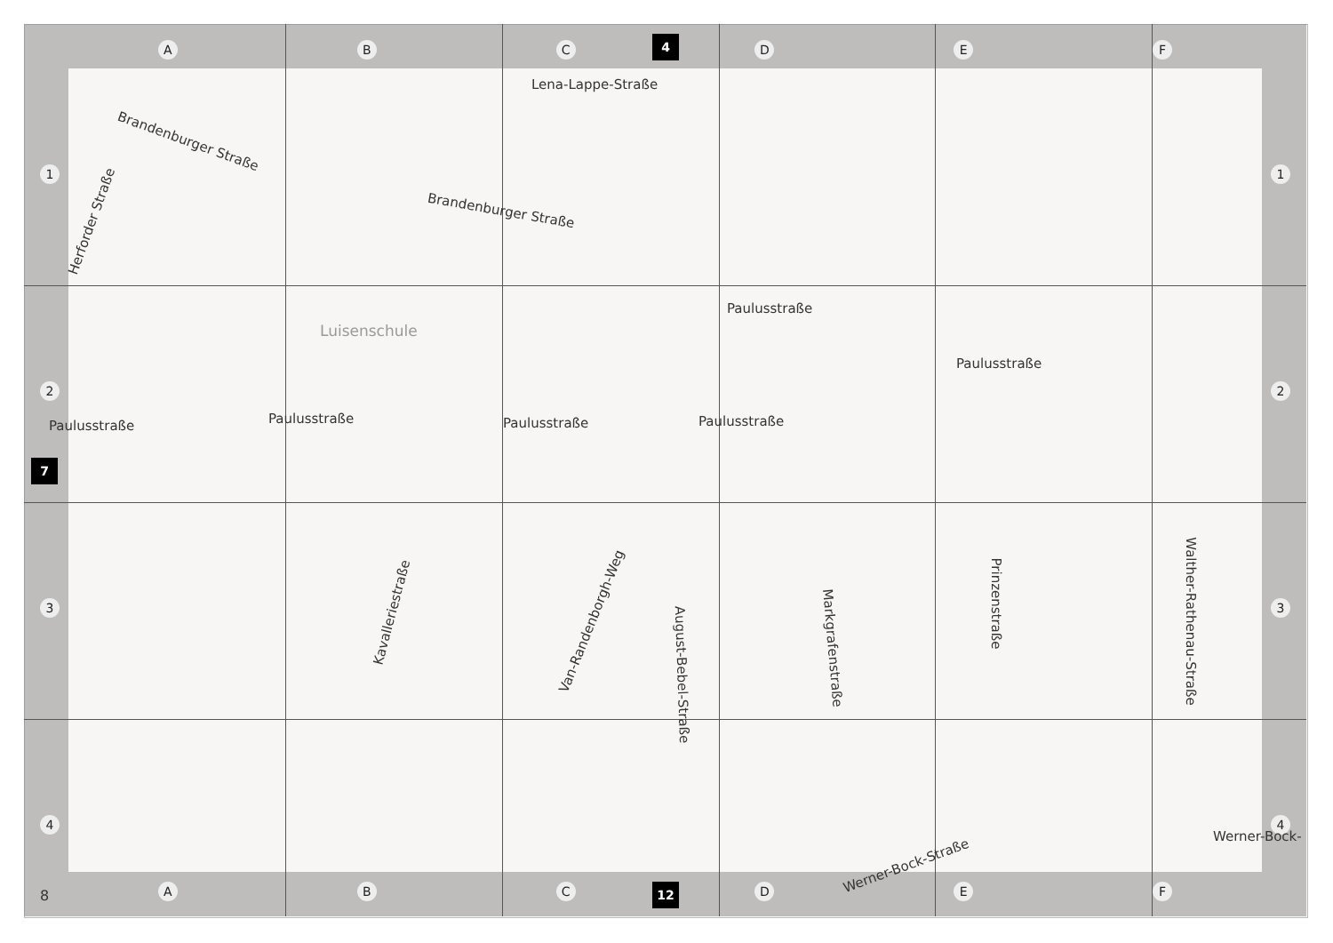A B C D E F 4
1234 1234
7
Lena-Lappe-Straße
Brandenburger Straße
Brandenburger Straße
Herforder Straße
Luisenschule
Paulusstraße
Paulusstraße
Paulusstraße Paulusstraße Paulusstraße Paulusstraße
Kavalleriestraße
Van-Randenborgh-Weg
August-Bebel-Straße
Markgrafenstraße
Prinzenstraße
Walther-Rathenau-Straße
Werner-Bock-
Werner-Bock-Straße
A B C D E F
8 12